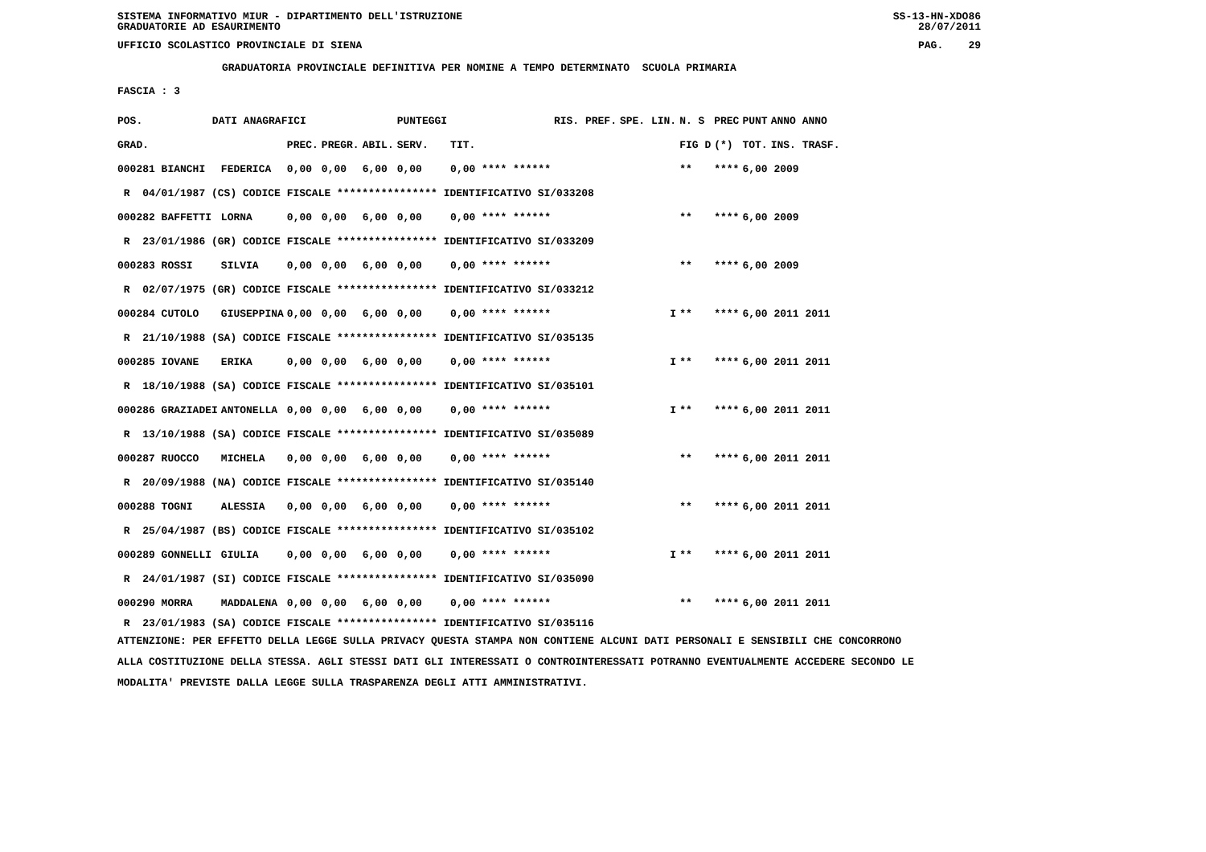SISTEMA INFORMATIVO MIUR - DIPARTIMENTO DELL'ISTRUZIONE SS-13-HN-XDO86
GRADUATORIE AD ESAURIMENTO 28/07/2011
UFFICIO SCOLASTICO PROVINCIALE DI SIENA PAG. 29
GRADUATORIA PROVINCIALE DEFINITIVA PER NOMINE A TEMPO DETERMINATO SCUOLA PRIMARIA
FASCIA : 3
| POS. | DATI ANAGRAFICI | | | | | PUNTEGGI | | RIS. PREF. | | SPE. LIN. | N. S | PREC | PUNT | ANNO ANNO |
| --- | --- | --- | --- | --- | --- | --- | --- | --- | --- | --- | --- | --- | --- | --- |
| GRAD. | | | PREC. | PREGR. | ABIL. | SERV. | TIT. | | | | FIG D | (*) | TOT. | INS. TRASF. |
| 000281 BIANCHI | | FEDERICA | 0,00 | 0,00 | 6,00 | 0,00 | 0,00 **** ****** | | | | ** | **** | 6,00 2009 | |
| R 04/01/1987 (CS) CODICE FISCALE **************** IDENTIFICATIVO SI/033208 | | | | | | | | | | | | | | |
| 000282 BAFFETTI | | LORNA | 0,00 | 0,00 | 6,00 | 0,00 | 0,00 **** ****** | | | | ** | **** | 6,00 2009 | |
| R 23/01/1986 (GR) CODICE FISCALE **************** IDENTIFICATIVO SI/033209 | | | | | | | | | | | | | | |
| 000283 ROSSI | | SILVIA | 0,00 | 0,00 | 6,00 | 0,00 | 0,00 **** ****** | | | | ** | **** | 6,00 2009 | |
| R 02/07/1975 (GR) CODICE FISCALE **************** IDENTIFICATIVO SI/033212 | | | | | | | | | | | | | | |
| 000284 CUTOLO | | GIUSEPPINA | 0,00 | 0,00 | 6,00 | 0,00 | 0,00 **** ****** | | | I | ** | **** | 6,00 2011 2011 | |
| R 21/10/1988 (SA) CODICE FISCALE **************** IDENTIFICATIVO SI/035135 | | | | | | | | | | | | | | |
| 000285 IOVANE | | ERIKA | 0,00 | 0,00 | 6,00 | 0,00 | 0,00 **** ****** | | | I | ** | **** | 6,00 2011 2011 | |
| R 18/10/1988 (SA) CODICE FISCALE **************** IDENTIFICATIVO SI/035101 | | | | | | | | | | | | | | |
| 000286 GRAZIADEI | | ANTONELLA | 0,00 | 0,00 | 6,00 | 0,00 | 0,00 **** ****** | | | I | ** | **** | 6,00 2011 2011 | |
| R 13/10/1988 (SA) CODICE FISCALE **************** IDENTIFICATIVO SI/035089 | | | | | | | | | | | | | | |
| 000287 RUOCCO | | MICHELA | 0,00 | 0,00 | 6,00 | 0,00 | 0,00 **** ****** | | | | ** | **** | 6,00 2011 2011 | |
| R 20/09/1988 (NA) CODICE FISCALE **************** IDENTIFICATIVO SI/035140 | | | | | | | | | | | | | | |
| 000288 TOGNI | | ALESSIA | 0,00 | 0,00 | 6,00 | 0,00 | 0,00 **** ****** | | | | ** | **** | 6,00 2011 2011 | |
| R 25/04/1987 (BS) CODICE FISCALE **************** IDENTIFICATIVO SI/035102 | | | | | | | | | | | | | | |
| 000289 GONNELLI | | GIULIA | 0,00 | 0,00 | 6,00 | 0,00 | 0,00 **** ****** | | | I | ** | **** | 6,00 2011 2011 | |
| R 24/01/1987 (SI) CODICE FISCALE **************** IDENTIFICATIVO SI/035090 | | | | | | | | | | | | | | |
| 000290 MORRA | | MADDALENA | 0,00 | 0,00 | 6,00 | 0,00 | 0,00 **** ****** | | | | ** | **** | 6,00 2011 2011 | |
| R 23/01/1983 (SA) CODICE FISCALE **************** IDENTIFICATIVO SI/035116 | | | | | | | | | | | | | | |
ATTENZIONE: PER EFFETTO DELLA LEGGE SULLA PRIVACY QUESTA STAMPA NON CONTIENE ALCUNI DATI PERSONALI E SENSIBILI CHE CONCORRONO
ALLA COSTITUZIONE DELLA STESSA. AGLI STESSI DATI GLI INTERESSATI O CONTROINTERESSATI POTRANNO EVENTUALMENTE ACCEDERE SECONDO LE
MODALITA' PREVISTE DALLA LEGGE SULLA TRASPARENZA DEGLI ATTI AMMINISTRATIVI.